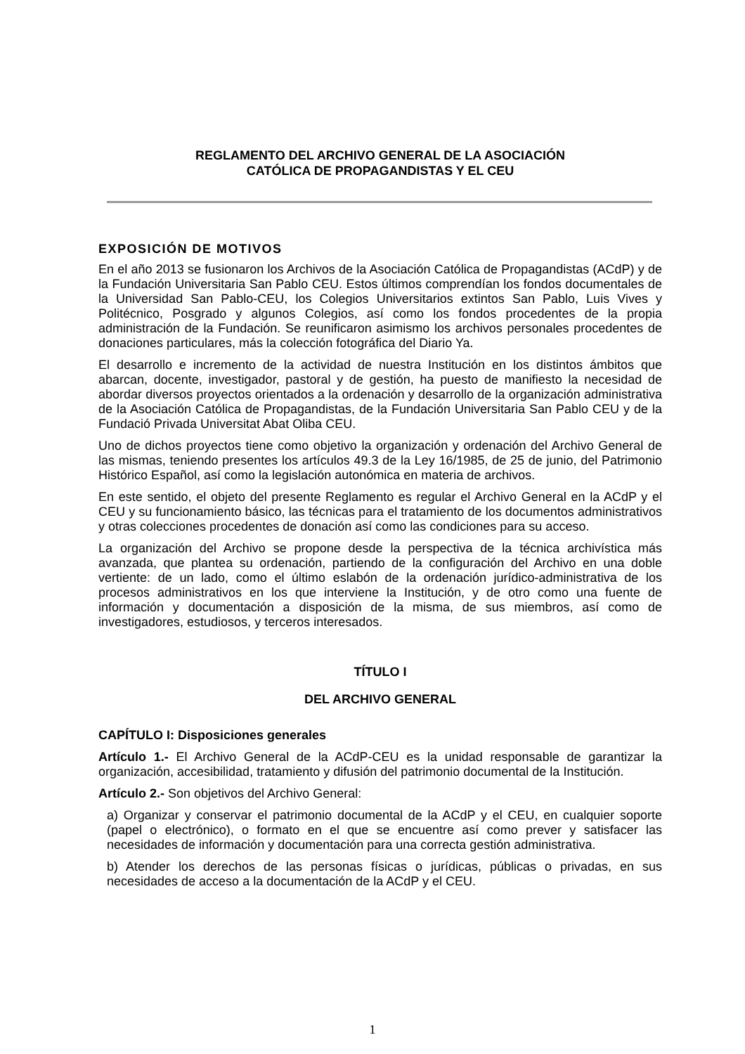REGLAMENTO DEL ARCHIVO GENERAL DE LA ASOCIACIÓN
CATÓLICA DE PROPAGANDISTAS Y EL CEU
EXPOSICIÓN DE MOTIVOS
En el año 2013 se fusionaron los Archivos de la Asociación Católica de Propagandistas (ACdP) y de la Fundación Universitaria San Pablo CEU. Estos últimos comprendían los fondos documentales de la Universidad San Pablo-CEU, los Colegios Universitarios extintos San Pablo, Luis Vives y Politécnico, Posgrado y algunos Colegios, así como los fondos procedentes de la propia administración de la Fundación. Se reunificaron asimismo los archivos personales procedentes de donaciones particulares, más la colección fotográfica del Diario Ya.
El desarrollo e incremento de la actividad de nuestra Institución en los distintos ámbitos que abarcan, docente, investigador, pastoral y de gestión, ha puesto de manifiesto la necesidad de abordar diversos proyectos orientados a la ordenación y desarrollo de la organización administrativa de la Asociación Católica de Propagandistas, de la Fundación Universitaria San Pablo CEU y de la Fundació Privada Universitat Abat Oliba CEU.
Uno de dichos proyectos tiene como objetivo la organización y ordenación del Archivo General de las mismas, teniendo presentes los artículos 49.3 de la Ley 16/1985, de 25 de junio, del Patrimonio Histórico Español, así como la legislación autonómica en materia de archivos.
En este sentido, el objeto del presente Reglamento es regular el Archivo General en la ACdP y el CEU y su funcionamiento básico, las técnicas para el tratamiento de los documentos administrativos y otras colecciones procedentes de donación así como las condiciones para su acceso.
La organización del Archivo se propone desde la perspectiva de la técnica archivística más avanzada, que plantea su ordenación, partiendo de la configuración del Archivo en una doble vertiente: de un lado, como el último eslabón de la ordenación jurídico-administrativa de los procesos administrativos en los que interviene la Institución, y de otro como una fuente de información y documentación a disposición de la misma, de sus miembros, así como de investigadores, estudiosos, y terceros interesados.
TÍTULO I
DEL ARCHIVO GENERAL
CAPÍTULO I: Disposiciones generales
Artículo 1.- El Archivo General de la ACdP-CEU es la unidad responsable de garantizar la organización, accesibilidad, tratamiento y difusión del patrimonio documental de la Institución.
Artículo 2.- Son objetivos del Archivo General:
a) Organizar y conservar el patrimonio documental de la ACdP y el CEU, en cualquier soporte (papel o electrónico), o formato en el que se encuentre así como prever y satisfacer las necesidades de información y documentación para una correcta gestión administrativa.
b) Atender los derechos de las personas físicas o jurídicas, públicas o privadas, en sus necesidades de acceso a la documentación de la ACdP y el CEU.
1